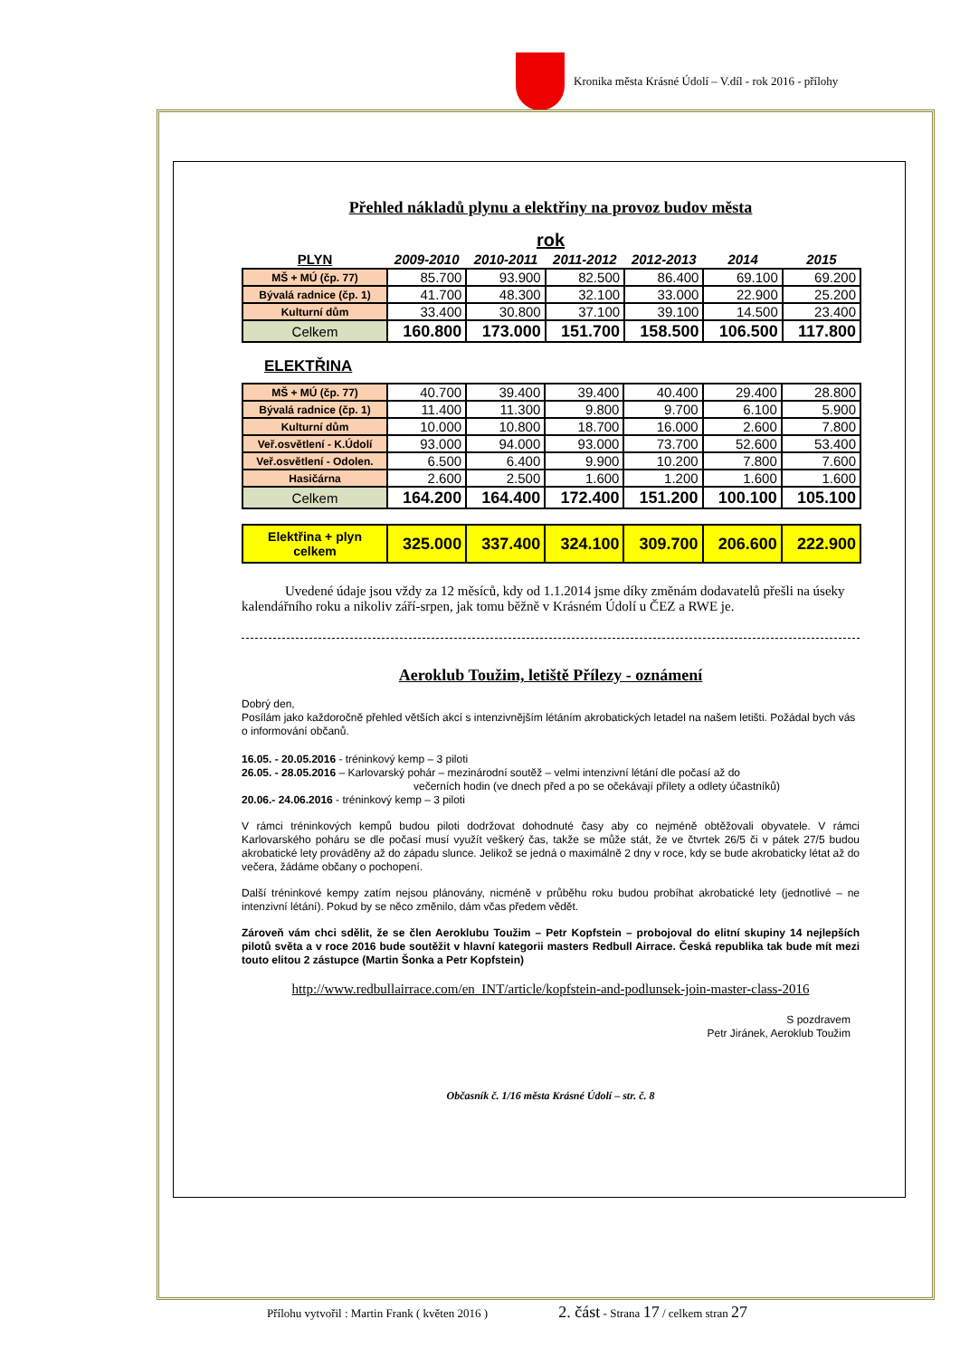Kronika města Krásné Údolí – V.díl - rok 2016 - přílohy
Přehled nákladů plynu a elektřiny na provoz budov města
rok
| PLYN | 2009-2010 | 2010-2011 | 2011-2012 | 2012-2013 | 2014 | 2015 |
| --- | --- | --- | --- | --- | --- | --- |
| MŠ + MÚ (čp. 77) | 85.700 | 93.900 | 82.500 | 86.400 | 69.100 | 69.200 |
| Bývalá radnice (čp. 1) | 41.700 | 48.300 | 32.100 | 33.000 | 22.900 | 25.200 |
| Kulturní dům | 33.400 | 30.800 | 37.100 | 39.100 | 14.500 | 23.400 |
| Celkem | 160.800 | 173.000 | 151.700 | 158.500 | 106.500 | 117.800 |
ELEKTŘINA
| MŠ + MÚ (čp. 77) | 40.700 | 39.400 | 39.400 | 40.400 | 29.400 | 28.800 |
| Bývalá radnice (čp. 1) | 11.400 | 11.300 | 9.800 | 9.700 | 6.100 | 5.900 |
| Kulturní dům | 10.000 | 10.800 | 18.700 | 16.000 | 2.600 | 7.800 |
| Veř.osvětlení - K.Údolí | 93.000 | 94.000 | 93.000 | 73.700 | 52.600 | 53.400 |
| Veř.osvětlení - Odolen. | 6.500 | 6.400 | 9.900 | 10.200 | 7.800 | 7.600 |
| Hasičárna | 2.600 | 2.500 | 1.600 | 1.200 | 1.600 | 1.600 |
| Celkem | 164.200 | 164.400 | 172.400 | 151.200 | 100.100 | 105.100 |
| Elektřina + plyn celkem | 325.000 | 337.400 | 324.100 | 309.700 | 206.600 | 222.900 |
Uvedené údaje jsou vždy za 12 měsíců, kdy od 1.1.2014 jsme díky změnám dodavatelů přešli na úseky kalendářního roku a nikoliv září-srpen, jak tomu běžně v Krásném Údolí u ČEZ a RWE je.
Aeroklub Toužim, letiště Přílezy - oznámení
Dobrý den,
Posílám jako každoročně přehled větších akcí s intenzivnějším létáním akrobatických letadel na našem letišti. Požádal bych vás o informování občanů.
16.05. - 20.05.2016 - tréninkový kemp – 3 piloti
26.05. - 28.05.2016 – Karlovarský pohár – mezinárodní soutěž – velmi intenzivní létání dle počasí až do
večerních hodin (ve dnech před a po se očekávají přílety a odlety účastníků)
20.06.- 24.06.2016 - tréninkový kemp – 3 piloti
V rámci tréninkových kempů budou piloti dodržovat dohodnuté časy aby co nejméně obtěžovali obyvatele. V rámci Karlovarského poháru se dle počasí musí využít veškerý čas, takže se může stát, že ve čtvrtek 26/5 či v pátek 27/5 budou akrobatické lety prováděny až do západu slunce. Jelikož se jedná o maximálně 2 dny v roce, kdy se bude akrobaticky létat až do večera, žádáme občany o pochopení.
Další tréninkové kempy zatím nejsou plánovány, nicméně v průběhu roku budou probíhat akrobatické lety (jednotlivé – ne intenzivní létání). Pokud by se něco změnilo, dám včas předem vědět.
Zároveň vám chci sdělit, že se člen Aeroklubu Toužim – Petr Kopfstein – probojoval do elitní skupiny 14 nejlepších pilotů světa a v roce 2016 bude soutěžit v hlavní kategorii masters Redbull Airrace. Česká republika tak bude mít mezi touto elitou 2 zástupce (Martin Šonka a Petr Kopfstein)
http://www.redbullairrace.com/en_INT/article/kopfstein-and-podlunsek-join-master-class-2016
S pozdravem
Petr Jiránek, Aeroklub Toužim
Občasník č. 1/16 města Krásné Údolí – str. č. 8
Přílohu vytvořil : Martin Frank ( květen 2016 ) 2. část - Strana 17 / celkem stran 27